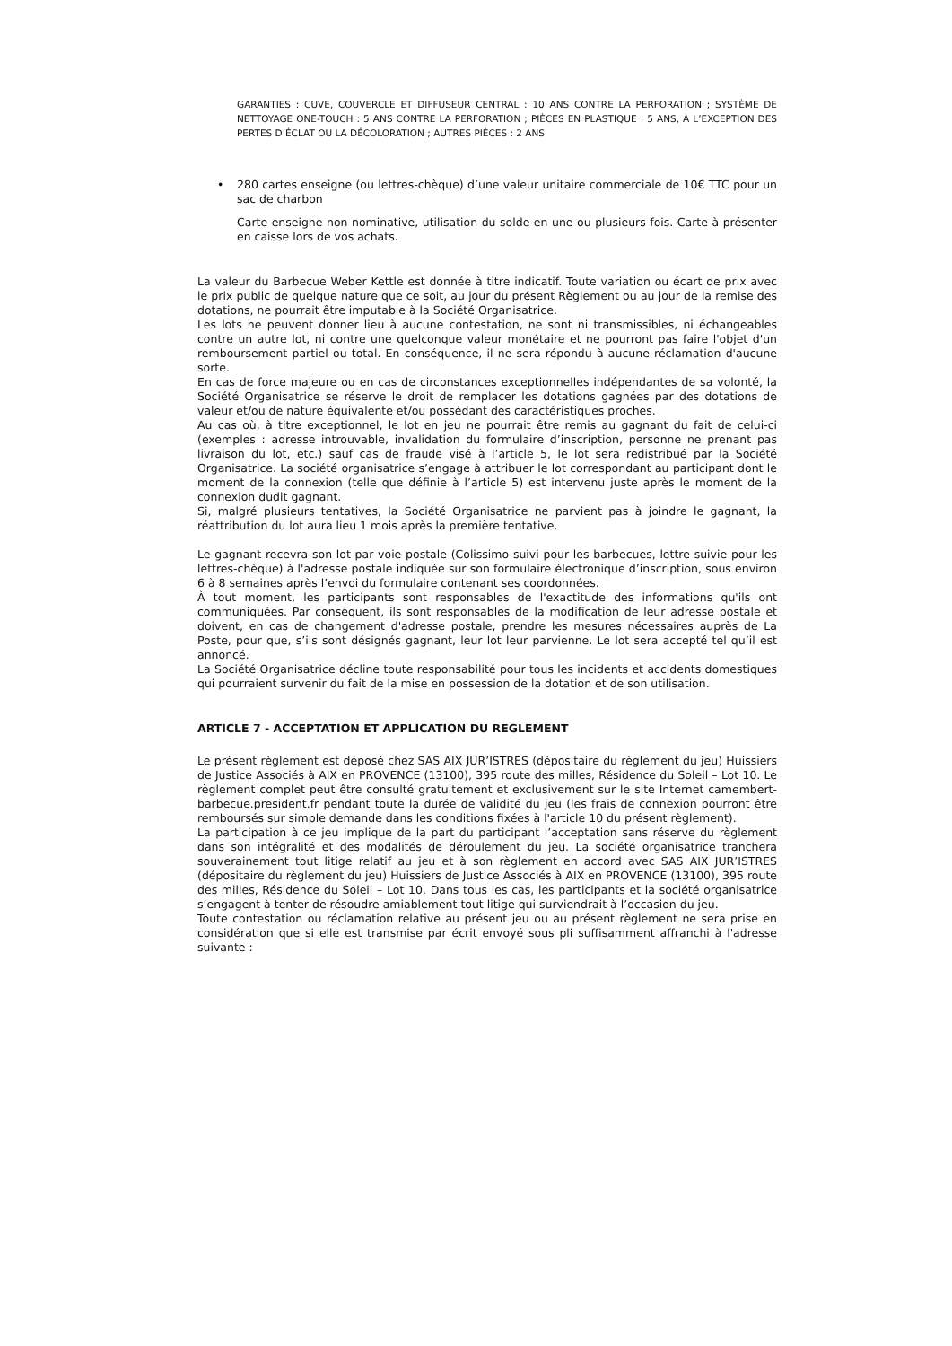GARANTIES : CUVE, COUVERCLE ET DIFFUSEUR CENTRAL : 10 ANS CONTRE LA PERFORATION ; SYSTÈME DE NETTOYAGE ONE-TOUCH : 5 ANS CONTRE LA PERFORATION ; PIÈCES EN PLASTIQUE : 5 ANS, À L’EXCEPTION DES PERTES D’ÉCLAT OU LA DÉCOLORATION ; AUTRES PIÈCES : 2 ANS
• 280 cartes enseigne (ou lettres-chèque) d’une valeur unitaire commerciale de 10€ TTC pour un sac de charbon
Carte enseigne non nominative, utilisation du solde en une ou plusieurs fois. Carte à présenter en caisse lors de vos achats.
La valeur du Barbecue Weber Kettle est donnée à titre indicatif. Toute variation ou écart de prix avec le prix public de quelque nature que ce soit, au jour du présent Règlement ou au jour de la remise des dotations, ne pourrait être imputable à la Société Organisatrice.
Les lots ne peuvent donner lieu à aucune contestation, ne sont ni transmissibles, ni échangeables contre un autre lot, ni contre une quelconque valeur monétaire et ne pourront pas faire l'objet d'un remboursement partiel ou total. En conséquence, il ne sera répondu à aucune réclamation d'aucune sorte.
En cas de force majeure ou en cas de circonstances exceptionnelles indépendantes de sa volonté, la Société Organisatrice se réserve le droit de remplacer les dotations gagnées par des dotations de valeur et/ou de nature équivalente et/ou possédant des caractéristiques proches.
Au cas où, à titre exceptionnel, le lot en jeu ne pourrait être remis au gagnant du fait de celui-ci (exemples : adresse introuvable, invalidation du formulaire d’inscription, personne ne prenant pas livraison du lot, etc.) sauf cas de fraude visé à l’article 5, le lot sera redistribué par la Société Organisatrice. La société organisatrice s’engage à attribuer le lot correspondant au participant dont le moment de la connexion (telle que définie à l’article 5) est intervenu juste après le moment de la connexion dudit gagnant.
Si, malgré plusieurs tentatives, la Société Organisatrice ne parvient pas à joindre le gagnant, la réattribution du lot aura lieu 1 mois après la première tentative.
Le gagnant recevra son lot par voie postale (Colissimo suivi pour les barbecues, lettre suivie pour les lettres-chèque) à l'adresse postale indiquée sur son formulaire électronique d’inscription, sous environ 6 à 8 semaines après l’envoi du formulaire contenant ses coordonnées.
À tout moment, les participants sont responsables de l'exactitude des informations qu'ils ont communiquées. Par conséquent, ils sont responsables de la modification de leur adresse postale et doivent, en cas de changement d'adresse postale, prendre les mesures nécessaires auprès de La Poste, pour que, s’ils sont désignés gagnant, leur lot leur parvienne. Le lot sera accepté tel qu’il est annoncé.
La Société Organisatrice décline toute responsabilité pour tous les incidents et accidents domestiques qui pourraient survenir du fait de la mise en possession de la dotation et de son utilisation.
ARTICLE 7 - ACCEPTATION ET APPLICATION DU REGLEMENT
Le présent règlement est déposé chez SAS AIX JUR’ISTRES (dépositaire du règlement du jeu) Huissiers de Justice Associés à AIX en PROVENCE (13100), 395 route des milles, Résidence du Soleil – Lot 10. Le règlement complet peut être consulté gratuitement et exclusivement sur le site Internet camembert-barbecue.president.fr pendant toute la durée de validité du jeu (les frais de connexion pourront être remboursés sur simple demande dans les conditions fixées à l'article 10 du présent règlement).
La participation à ce jeu implique de la part du participant l’acceptation sans réserve du règlement dans son intégralité et des modalités de déroulement du jeu. La société organisatrice tranchera souverainement tout litige relatif au jeu et à son règlement en accord avec SAS AIX JUR’ISTRES (dépositaire du règlement du jeu) Huissiers de Justice Associés à AIX en PROVENCE (13100), 395 route des milles, Résidence du Soleil – Lot 10. Dans tous les cas, les participants et la société organisatrice s’engagent à tenter de résoudre amiablement tout litige qui surviendrait à l’occasion du jeu.
Toute contestation ou réclamation relative au présent jeu ou au présent règlement ne sera prise en considération que si elle est transmise par écrit envoyé sous pli suffisamment affranchi à l'adresse suivante :